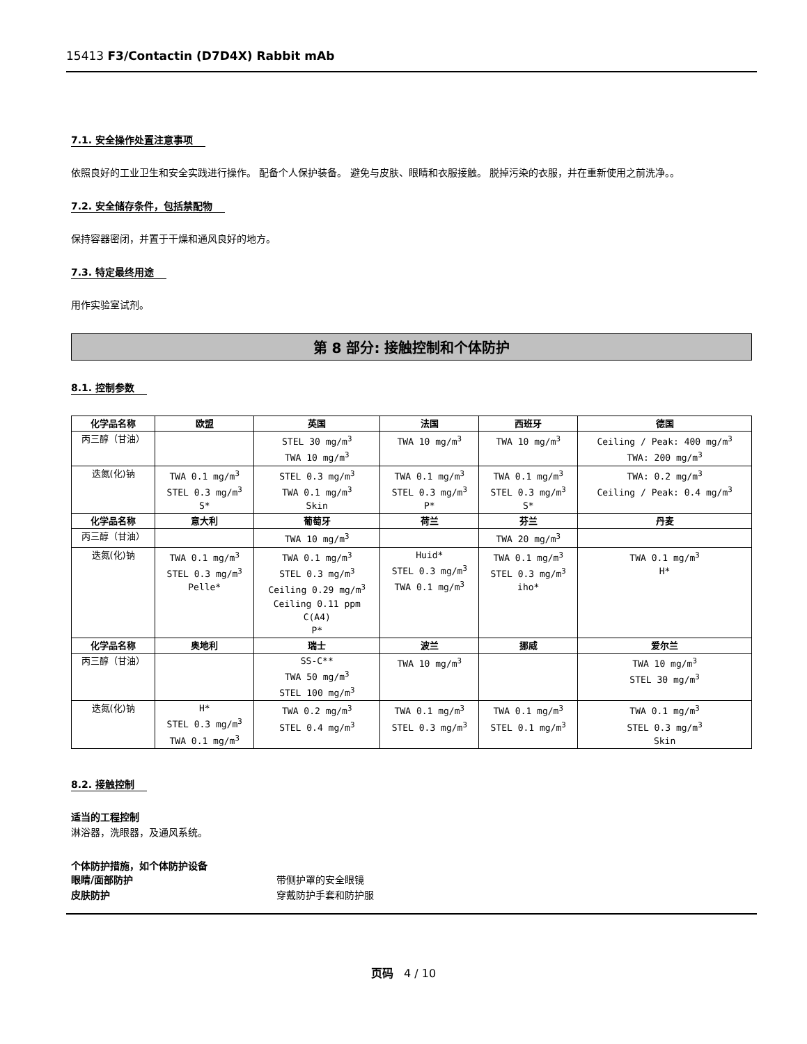15413 F3/Contactin (D7D4X) Rabbit mAb
7.1. 安全操作处置注意事项
依照良好的工业卫生和安全实践进行操作。 配备个人保护装备。 避免与皮肤、眼睛和衣服接触。 脱掉污染的衣服，并在重新使用之前洗净。。
7.2. 安全储存条件，包括禁配物
保持容器密闭，并置于干燥和通风良好的地方。
7.3. 特定最终用途
用作实验室试剂。
第 8 部分: 接触控制和个体防护
8.1. 控制参数
| 化学品名称 | 欧盟 | 英国 | 法国 | 西班牙 | 德国 |
| --- | --- | --- | --- | --- | --- |
| 丙三醇（甘油） | | STEL 30 mg/m<sup>3</sup> TWA 10 mg/m<sup>3</sup> | TWA 10 mg/m<sup>3</sup> | TWA 10 mg/m<sup>3</sup> | Ceiling / Peak: 400 mg/m<sup>3</sup> TWA: 200 mg/m<sup>3</sup> |
| 迭氮(化)钠 | TWA 0.1 mg/m<sup>3</sup> STEL 0.3 mg/m<sup>3</sup> S* | STEL 0.3 mg/m<sup>3</sup> TWA 0.1 mg/m<sup>3</sup> Skin | TWA 0.1 mg/m<sup>3</sup> STEL 0.3 mg/m<sup>3</sup> P* | TWA 0.1 mg/m<sup>3</sup> STEL 0.3 mg/m<sup>3</sup> S* | TWA: 0.2 mg/m<sup>3</sup> Ceiling / Peak: 0.4 mg/m<sup>3</sup> |
| 化学品名称 | 意大利 | 葡萄牙 | 荷兰 | 芬兰 | 丹麦 |
| 丙三醇（甘油） | | TWA 10 mg/m<sup>3</sup> | | TWA 20 mg/m<sup>3</sup> | |
| 迭氮(化)钠 | TWA 0.1 mg/m<sup>3</sup> STEL 0.3 mg/m<sup>3</sup> Pelle* | TWA 0.1 mg/m<sup>3</sup> STEL 0.3 mg/m<sup>3</sup> Ceiling 0.29 mg/m<sup>3</sup> Ceiling 0.11 ppm C(A4) P* | Huid* STEL 0.3 mg/m<sup>3</sup> TWA 0.1 mg/m<sup>3</sup> | TWA 0.1 mg/m<sup>3</sup> STEL 0.3 mg/m<sup>3</sup> iho* | TWA 0.1 mg/m<sup>3</sup> H* |
| 化学品名称 | 奥地利 | 瑞士 | 波兰 | 挪威 | 爱尔兰 |
| 丙三醇（甘油） | | SS-C** TWA 50 mg/m<sup>3</sup> STEL 100 mg/m<sup>3</sup> | TWA 10 mg/m<sup>3</sup> | | TWA 10 mg/m<sup>3</sup> STEL 30 mg/m<sup>3</sup> |
| 迭氮(化)钠 | H* STEL 0.3 mg/m<sup>3</sup> TWA 0.1 mg/m<sup>3</sup> | TWA 0.2 mg/m<sup>3</sup> STEL 0.4 mg/m<sup>3</sup> | TWA 0.1 mg/m<sup>3</sup> STEL 0.3 mg/m<sup>3</sup> | TWA 0.1 mg/m<sup>3</sup> STEL 0.1 mg/m<sup>3</sup> | TWA 0.1 mg/m<sup>3</sup> STEL 0.3 mg/m<sup>3</sup> Skin |
8.2. 接触控制
适当的工程控制
淋浴器，洗眼器，及通风系统。
个体防护措施，如个体防护设备
眼睛/面部防护 带侧护罩的安全眼镜
皮肤防护 穿戴防护手套和防护服
页码 4 / 10